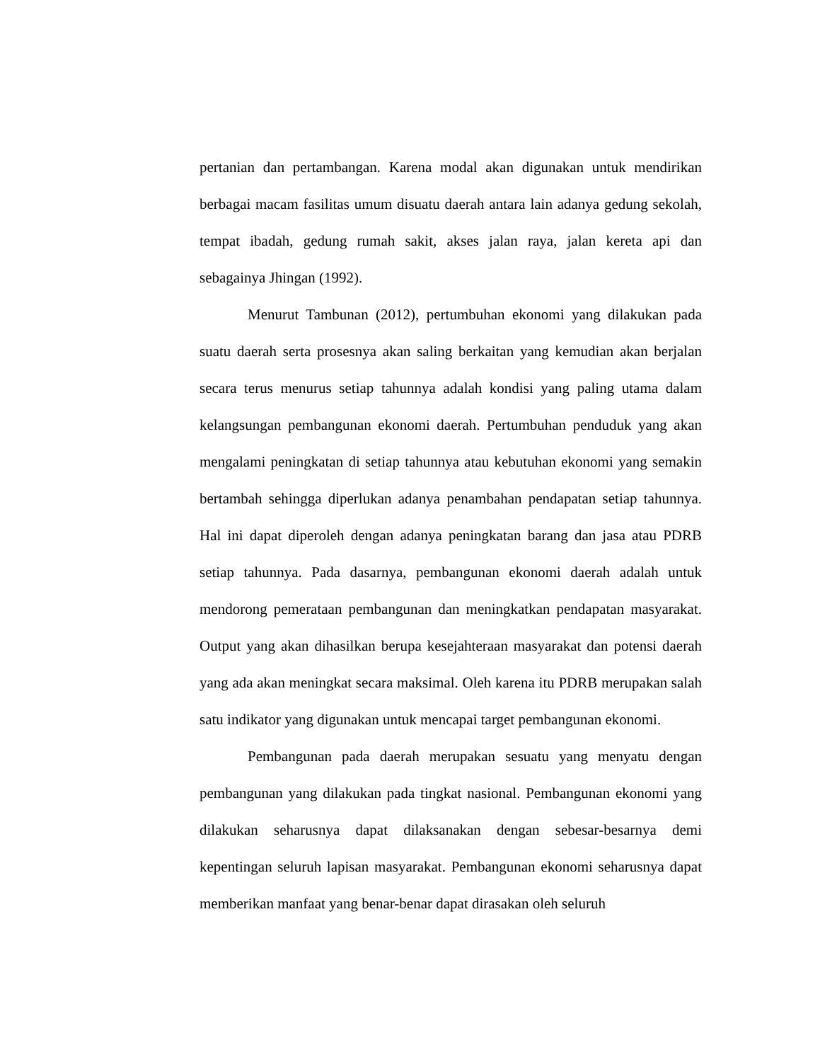pertanian dan pertambangan. Karena modal akan digunakan untuk mendirikan berbagai macam fasilitas umum disuatu daerah antara lain adanya gedung sekolah, tempat ibadah, gedung rumah sakit, akses jalan raya, jalan kereta api dan sebagainya Jhingan (1992).
Menurut Tambunan (2012), pertumbuhan ekonomi yang dilakukan pada suatu daerah serta prosesnya akan saling berkaitan yang kemudian akan berjalan secara terus menurus setiap tahunnya adalah kondisi yang paling utama dalam kelangsungan pembangunan ekonomi daerah. Pertumbuhan penduduk yang akan mengalami peningkatan di setiap tahunnya atau kebutuhan ekonomi yang semakin bertambah sehingga diperlukan adanya penambahan pendapatan setiap tahunnya. Hal ini dapat diperoleh dengan adanya peningkatan barang dan jasa atau PDRB setiap tahunnya. Pada dasarnya, pembangunan ekonomi daerah adalah untuk mendorong pemerataan pembangunan dan meningkatkan pendapatan masyarakat. Output yang akan dihasilkan berupa kesejahteraan masyarakat dan potensi daerah yang ada akan meningkat secara maksimal. Oleh karena itu PDRB merupakan salah satu indikator yang digunakan untuk mencapai target pembangunan ekonomi.
Pembangunan pada daerah merupakan sesuatu yang menyatu dengan pembangunan yang dilakukan pada tingkat nasional. Pembangunan ekonomi yang dilakukan seharusnya dapat dilaksanakan dengan sebesar-besarnya demi kepentingan seluruh lapisan masyarakat. Pembangunan ekonomi seharusnya dapat memberikan manfaat yang benar-benar dapat dirasakan oleh seluruh